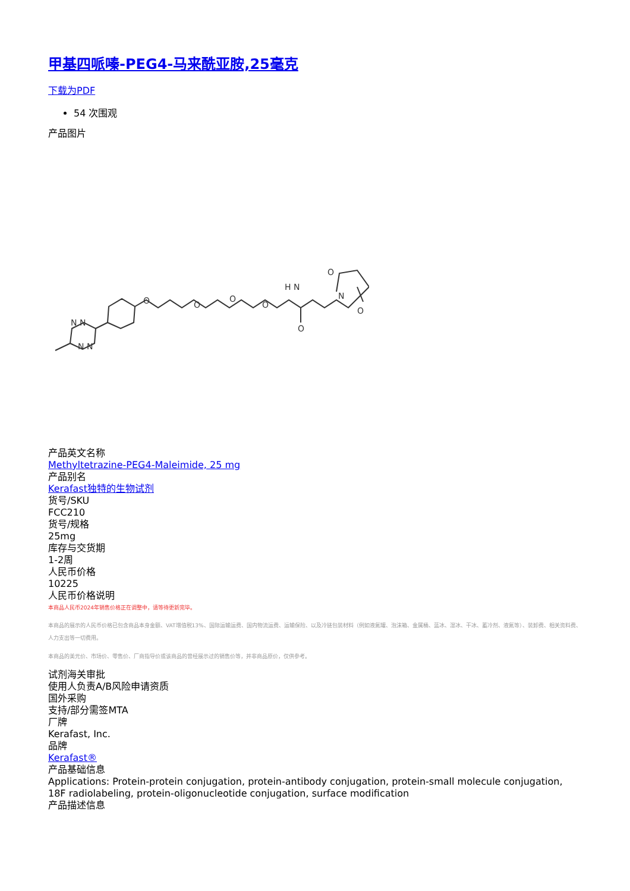甲基四哌嗪-PEG4-马来酰亚胺,25毫克
下载为PDF
54 次围观
产品图片
N N
N N
O
O
O
O
H N
O
O
N
O
产品英文名称
Methyltetrazine-PEG4-Maleimide, 25 mg
产品别名
Kerafast独特的生物试剂
货号/SKU
FCC210
货号/规格
25mg
库存与交货期
1-2周
人民币价格
10225
人民币价格说明
本商品人民币2024年销售价格正在调整中，请等待更新完毕。
本商品的展示的人民币价格已包含商品本身金额、VAT增值税13%、国际运输运费、国内物流运费、运输保险、以及冷链包装材料（例如液氮罐、泡沫箱、金属桶、蓝冰、湿冰、干冰、蓄冷剂、液氮等）、装卸费、相关资料费、人力支出等一切费用。
本商品的美元价、市场价、零售价、厂商指导价或该商品的曾经展示过的销售价等，并非商品原价，仅供参考。
试剂海关审批
使用人负责A/B风险申请资质
国外采购
支持/部分需签MTA
厂牌
Kerafast, Inc.
品牌
Kerafast®
产品基础信息
Applications: Protein-protein conjugation, protein-antibody conjugation, protein-small molecule conjugation, 18F radiolabeling, protein-oligonucleotide conjugation, surface modification
产品描述信息